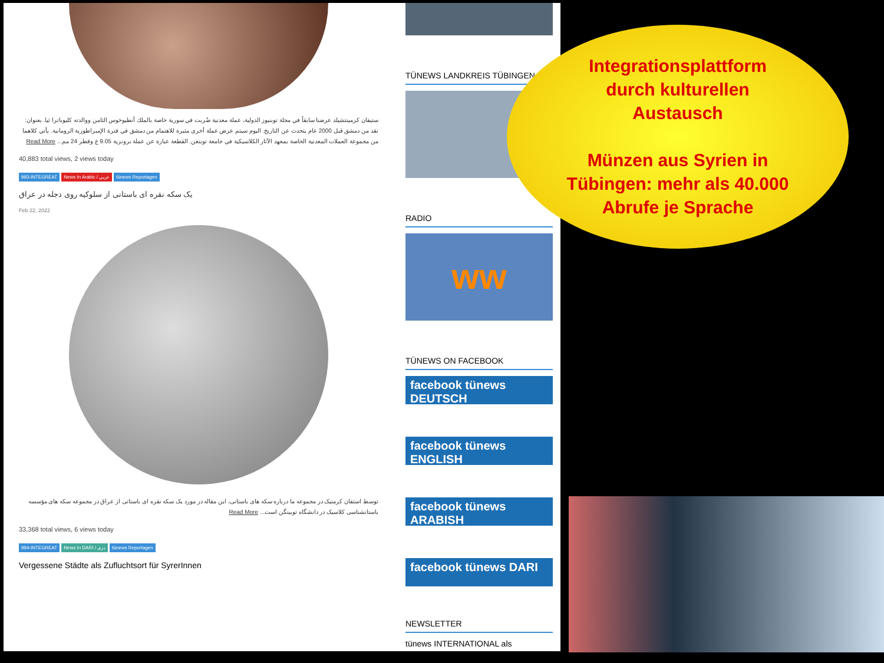ستيفان كرمينتشيلد عرضنا سابقاً في مجلة توبنيوز الدولية، عملة معدنية ضُربت في سورية خاصة بالملك أنطيوخوس الثامن ووالدته كليوباترا ثيا. بعنوان: نقد من دمشق قبل 2000 عام يتحدث عن التاريخ. اليوم سيتم عرض عملة أخرى مثيرة للاهتمام من دمشق في فترة الإمبراطورية الرومانية. يأتي كلاهما من مجموعة العملات المعدنية الخاصة بمعهد الآثار الكلاسيكية في جامعة توبنغن. القطعة عبارة عن عملة برونزية 9.05 غ وقطر 24 مم... Read More
40,883 total views, 2 views today
993-INTEGREAT News In Arabic / عربي tünews Reportagen
یک سکه نقره ای باستانی از سلوکیه روی دجله در عراق
Feb 22, 2022
توسط استفان کرمنیک در مجموعه ما درباره سکه های باستانی، این مقاله در مورد یک سکه نقره ای باستانی از عراق در مجموعه سکه های مؤسسه باستانشناسی کلاسیک در دانشگاه توبینگن است... Read More
33,368 total views, 6 views today
994-INTEGREAT News In DARI / دری tünews Reportagen
Vergessene Städte als Zufluchtsort für SyrerInnen
TÜNEWS LANDKREIS TÜBINGEN
RADIO
ww
TÜNEWS ON FACEBOOK
facebook tünews DEUTSCH
facebook tünews ENGLISH
facebook tünews ARABISH
facebook tünews DARI
NEWSLETTER
tünews INTERNATIONAL als
Integrationsplattform
durch kulturellen
Austausch
Münzen aus Syrien in
Tübingen: mehr als 40.000
Abrufe je Sprache